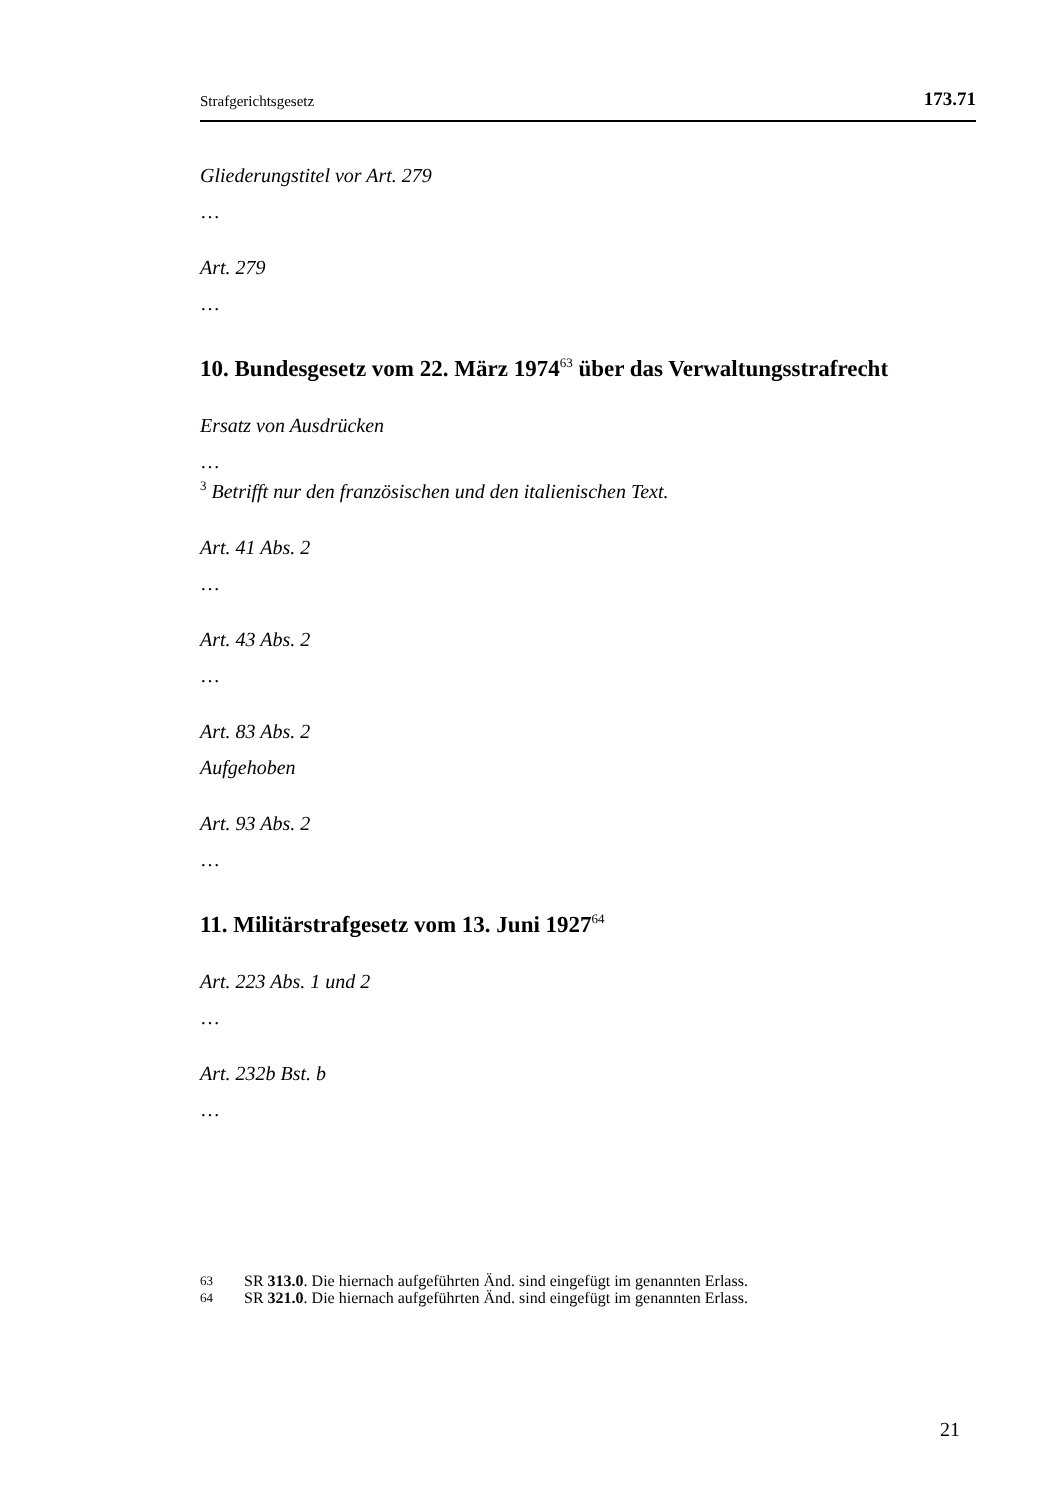Strafgerichtsgesetz 173.71
Gliederungstitel vor Art. 279
…
Art. 279
…
10. Bundesgesetz vom 22. März 1974<sup>63</sup> über das Verwaltungsstrafrecht
Ersatz von Ausdrücken
…
<sup>3</sup> Betrifft nur den französischen und den italienischen Text.
Art. 41 Abs. 2
…
Art. 43 Abs. 2
…
Art. 83 Abs. 2
Aufgehoben
Art. 93 Abs. 2
…
11. Militärstrafgesetz vom 13. Juni 1927<sup>64</sup>
Art. 223 Abs. 1 und 2
…
Art. 232b Bst. b
…
63 SR 313.0. Die hiernach aufgeführten Änd. sind eingefügt im genannten Erlass.
64 SR 321.0. Die hiernach aufgeführten Änd. sind eingefügt im genannten Erlass.
21